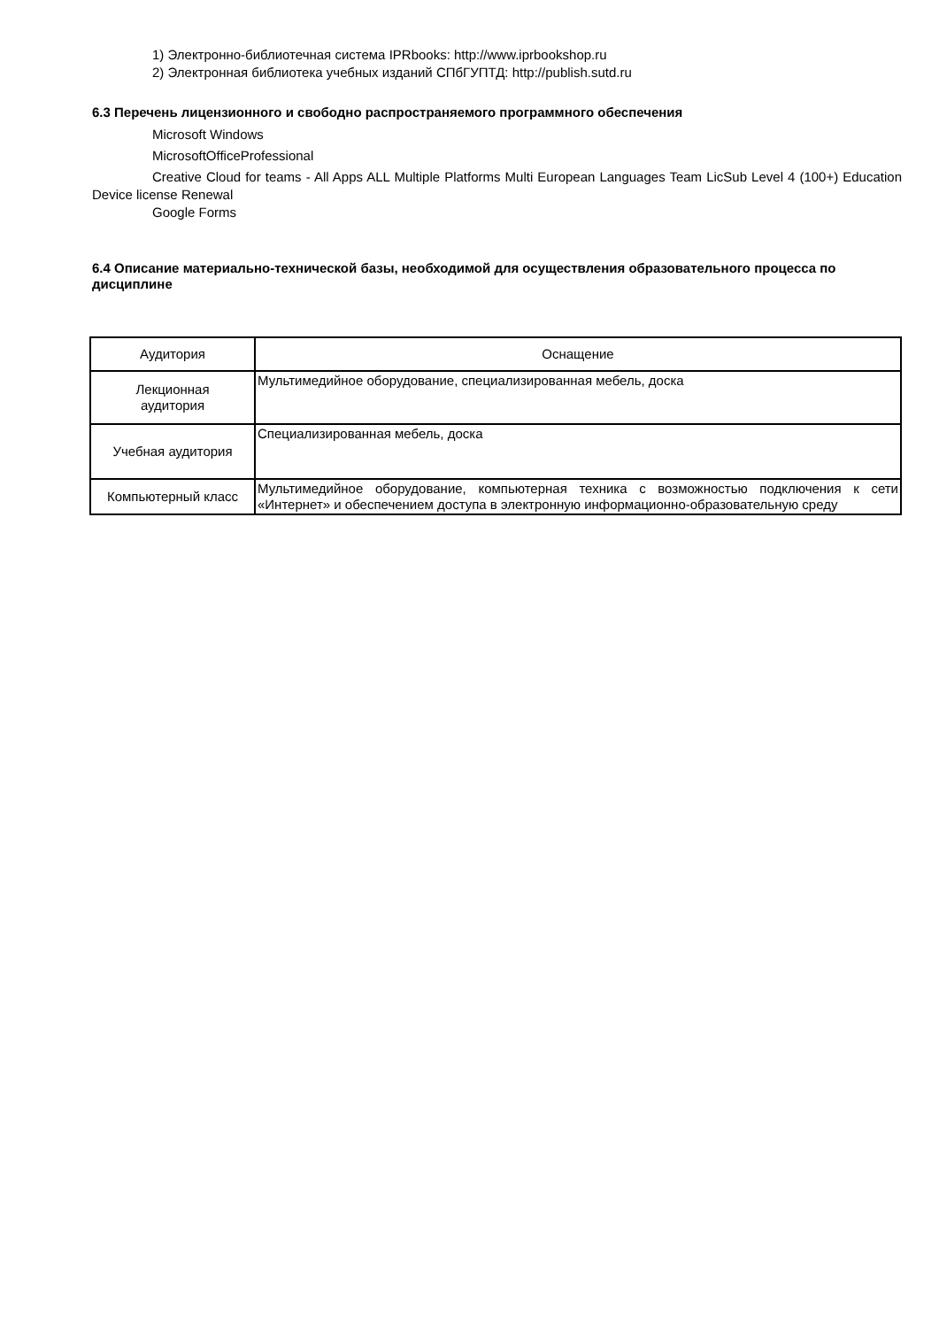1) Электронно-библиотечная система IPRbooks: http://www.iprbookshop.ru
2) Электронная библиотека учебных изданий СПбГУПТД: http://publish.sutd.ru
6.3 Перечень лицензионного и свободно распространяемого программного обеспечения
Microsoft Windows
MicrosoftOfficeProfessional
Creative Cloud for teams - All Apps ALL Multiple Platforms Multi European Languages Team LicSub Level 4 (100+) Education Device license Renewal
Google Forms
6.4 Описание материально-технической базы, необходимой для осуществления образовательного процесса по дисциплине
| Аудитория | Оснащение |
| Лекционная аудитория | Мультимедийное оборудование, специализированная мебель, доска |
| Учебная аудитория | Специализированная мебель, доска |
| Компьютерный класс | Мультимедийное оборудование, компьютерная техника с возможностью подключения к сети «Интернет» и обеспечением доступа в электронную информационно-образовательную среду |